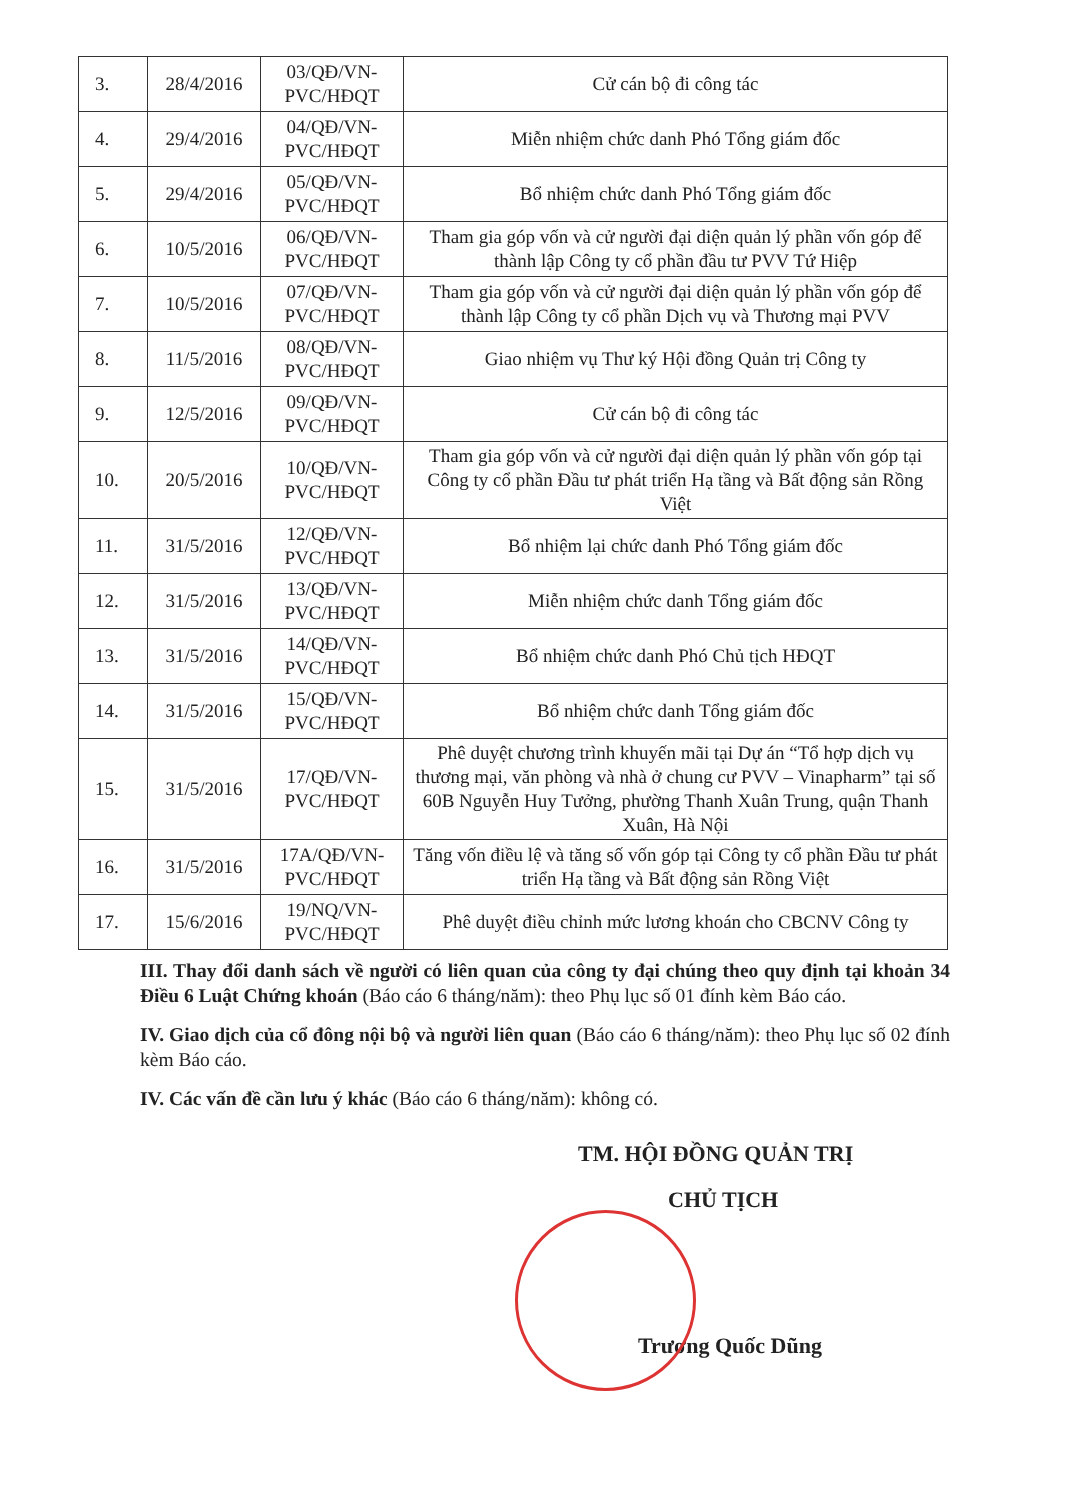| 3. | 28/4/2016 | 03/QĐ/VN-PVC/HĐQT | Cử cán bộ đi công tác |
| 4. | 29/4/2016 | 04/QĐ/VN-PVC/HĐQT | Miễn nhiệm chức danh Phó Tổng giám đốc |
| 5. | 29/4/2016 | 05/QĐ/VN-PVC/HĐQT | Bổ nhiệm chức danh Phó Tổng giám đốc |
| 6. | 10/5/2016 | 06/QĐ/VN-PVC/HĐQT | Tham gia góp vốn và cử người đại diện quản lý phần vốn góp để thành lập Công ty cổ phần đầu tư PVV Tứ Hiệp |
| 7. | 10/5/2016 | 07/QĐ/VN-PVC/HĐQT | Tham gia góp vốn và cử người đại diện quản lý phần vốn góp để thành lập Công ty cổ phần Dịch vụ và Thương mại PVV |
| 8. | 11/5/2016 | 08/QĐ/VN-PVC/HĐQT | Giao nhiệm vụ Thư ký Hội đồng Quản trị Công ty |
| 9. | 12/5/2016 | 09/QĐ/VN-PVC/HĐQT | Cử cán bộ đi công tác |
| 10. | 20/5/2016 | 10/QĐ/VN-PVC/HĐQT | Tham gia góp vốn và cử người đại diện quản lý phần vốn góp tại Công ty cổ phần Đầu tư phát triển Hạ tầng và Bất động sản Rồng Việt |
| 11. | 31/5/2016 | 12/QĐ/VN-PVC/HĐQT | Bổ nhiệm lại chức danh Phó Tổng giám đốc |
| 12. | 31/5/2016 | 13/QĐ/VN-PVC/HĐQT | Miễn nhiệm chức danh Tổng giám đốc |
| 13. | 31/5/2016 | 14/QĐ/VN-PVC/HĐQT | Bổ nhiệm chức danh Phó Chủ tịch HĐQT |
| 14. | 31/5/2016 | 15/QĐ/VN-PVC/HĐQT | Bổ nhiệm chức danh Tổng giám đốc |
| 15. | 31/5/2016 | 17/QĐ/VN-PVC/HĐQT | Phê duyệt chương trình khuyến mãi tại Dự án “Tổ hợp dịch vụ thương mại, văn phòng và nhà ở chung cư PVV – Vinapharm” tại số 60B Nguyễn Huy Tưởng, phường Thanh Xuân Trung, quận Thanh Xuân, Hà Nội |
| 16. | 31/5/2016 | 17A/QĐ/VN-PVC/HĐQT | Tăng vốn điều lệ và tăng số vốn góp tại Công ty cổ phần Đầu tư phát triển Hạ tầng và Bất động sản Rồng Việt |
| 17. | 15/6/2016 | 19/NQ/VN-PVC/HĐQT | Phê duyệt điều chỉnh mức lương khoán cho CBCNV Công ty |
III. Thay đổi danh sách về người có liên quan của công ty đại chúng theo quy định tại khoản 34 Điều 6 Luật Chứng khoán (Báo cáo 6 tháng/năm): theo Phụ lục số 01 đính kèm Báo cáo.
IV. Giao dịch của cổ đông nội bộ và người liên quan (Báo cáo 6 tháng/năm): theo Phụ lục số 02 đính kèm Báo cáo.
IV. Các vấn đề cần lưu ý khác (Báo cáo 6 tháng/năm): không có.
TM. HỘI ĐỒNG QUẢN TRỊ
CHỦ TỊCH
Trương Quốc Dũng